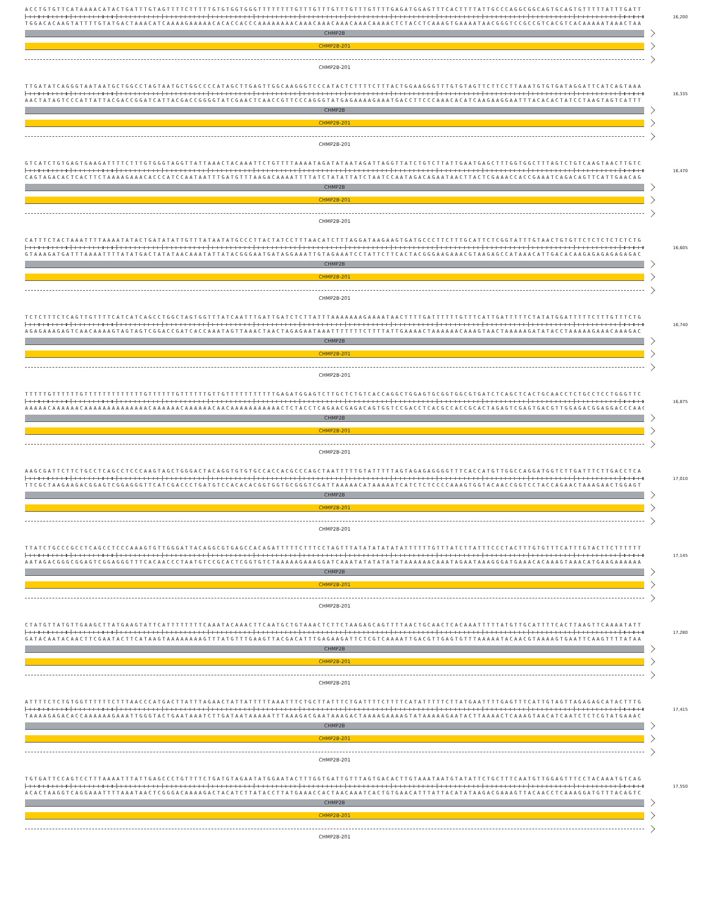ACCTGTGTTCATAAAACATACTGATTTGTAGTTTTCTTTTTGTGTGGTGGGTTTTTTTTGTTTGTTTGTTTGTTTGTTTTGAGATGGAGTTTCACTTTTATTGCCCAGGCGGCAGTGCAGTGTTTTTATTTGATT
TGGACACAAGTATTTTGTATGACTAAACATCAAAAGAAAAACACACCACCCAAAAAAAACAAACAAACAAACAAACAAAACTCTACCTCAAAGTGAAAATAACGGGTCCGCCGTCACGTCACAAAAATAAACTAA
CHMP2B
CHMP2B-201
CHMP2B-201
16,200
TTGATATCAGGGTAATAATGCTGGCCTAGTAATGCTGGCCCCATAGCTTGAGTTGGCAAGGGTCCCATACTCTTTTCTTTACTGGAAGGGTTTGTGTAGTTCTTCCTTAAATGTGTGATAGGATTCATCAGTAAA
AACTATAGTCCCATTATTACGACCGGATCATTACGACCGGGGTATCGAACTCAACCGTTCCCAGGGTATGAGAAAAGAAATGACCTTCCCAAACACATCAAGAAGGAATTTACACACTATCCTAAGTAGTCATTT
CHMP2B
CHMP2B-201
CHMP2B-201
16,335
GTCATCTGTGAGTGAAGATTTTCTTTGTGGGTAGGTTATTAAACTACAAATTCTGTTTTAAAATAGATATAATAGATTAGGTTATCTGTCTTATTGAATGAGCTTTGGTGGCTTTAGTCTGTCAAGTAACTTGTC
CAGTAGACACTCACTTCTAAAAGAAACACCCATCCAATAATTTGATGTTTAAGACAAAATTTTATCTATATTATCTAATCCAATAGACAGAATAACTTACTCGAAACCACCGAAATCAGACAGTTCATTGAACAG
CHMP2B
CHMP2B-201
CHMP2B-201
16,470
CATTTCTACTAAATTTTAAAATATACTGATATATTGTTTATAATATGCCCTTACTATCCTTTAACATCTTTAGGATAAGAAGTGATGCCCTTCTTTGCATTCTCGGTATTTGTAACTGTGTTCTCTCTCTCTCTG
GTAAAGATGATTTAAAATTTTATATGACTATATAACAAATATTATACGGGAATGATAGGAAATTGTAGAAATCCTATTCTTCACTACGGGAAGAAACGTAAGAGCCATAAACATTGACACAAGAGAGAGAGAGAC
CHMP2B
CHMP2B-201
CHMP2B-201
16,605
TCTCTTTCTCAGTTGTTTTCATCATCAGCCTGGCTAGTGGTTTATCAATTTGATTGATCTCTTATTTAAAAAAAGAAAATAACTTTTGATTTTTTGTTTCATTGATTTTTCTATATGGATTTTTCTTTGTTTCTG
AGAGAAAGAGTCAACAAAAGTAGTAGTCGGACCGATCACCAAATAGTTAAACTAACTAGAGAATAAATTTTTTTCTTTTATTGAAAACTAAAAAACAAAGTAACTAAAAAGATATACCTAAAAAGAAACAAAGAC
CHMP2B
CHMP2B-201
CHMP2B-201
16,740
TTTTTGTTTTTTGTTTTTTTTTTTTTGTTTTTTGTTTTTTGTTGTTTTTTTTTTTGAGATGGAGTCTTGCTCTGTCACCAGGCTGGAGTGCGGTGGCGTGATCTCAGCTCACTGCAACCTCTGCCTCCTGGGTTC
AAAAACAAAAAACAAAAAAAAAAAAAACAAAAAACAAAAAACAACAAAAAAAAAAACTCTACCTCAGAACGAGACAGTGGTCCGACCTCACGCCACCGCACTAGAGTCGAGTGACGTTGGAGACGGAGGACCCAAG
CHMP2B
CHMP2B-201
CHMP2B-201
16,875
AAGCGATTCTTCTGCCTCAGCCTCCCAAGTAGCTGGGACTACAGGTGTGTGCCACCACGCCCAGCTAATTTTTGTATTTTTAGTAGAGAGGGGTTTCACCATGTTGGCCAGGATGGTCTTGATTTCTTGACCTCA
TTCGCTAAGAAGACGGAGTCGGAGGGTTCATCGACCCTGATGTCCACACACGGTGGTGCGGGTCGATTAAAAACATAAAAATCATCTCTCCCCAAAGTGGTACAACCGGTCCTACCAGAACTAAAGAACTGGAGT
CHMP2B
CHMP2B-201
CHMP2B-201
17,010
TTATCTGCCCGCCTCAGCCTCCCAAAGTGTTGGGATTACAGGCGTGAGCCACAGATTTTTCTTTCCTAGTTTATATATATATATTTTTTGTTTATCTTATTTCCCTACTTTGTGTTTCATTTGTACTTCTTTTTT
AATAGACGGGCGGAGTCGGAGGGTTTCACAACCCTAATGTCCGCACTCGGTGTCTAAAAAGAAAGGATCAAATATATATATATAAAAAACAAATAGAATAAAGGGATGAAACACAAAGTAAACATGAAGAAAAAA
CHMP2B
CHMP2B-201
CHMP2B-201
17,145
CTATGTTATGTTGAAGCTTATGAAGTATTCATTTTTTTTCAAATACAAACTTCAATGCTGTAAACTCTTCTAAGAGCAGTTTTAACTGCAACTCACAAATTTTTATGTTGCATTTTCACTTAAGTTCAAAATATT
GATACAATACAACTTCGAATACTTCATAAGTAAAAAAAAGTTTATGTTTGAAGTTACGACATTTGAGAAGATTCTCGTCAAAATTGACGTTGAGTGTTTAAAAATACAACGTAAAAGTGAATTCAAGTTTTATAA
CHMP2B
CHMP2B-201
CHMP2B-201
17,280
ATTTTCTCTGTGGTTTTTTCTTTAACCCATGACTTATTTAGAACTATTATTTTTAAATTTCTGCTTATTTCTGATTTTCTTTTCATATTTTTCTTATGAATTTTGAGTTTCATTGTAGTTAGAGAGCATACTTTG
TAAAAGAGACACCAAAAAAGAAATTGGGTACTGAATAAATCTTGATAATAAAAATTTAAAGACGAATAAAGACTAAAAGAAAAGTATAAAAAGAATACTTAAAACTCAAAGTAACATCAATCTCTCGTATGAAAC
CHMP2B
CHMP2B-201
CHMP2B-201
17,415
TGTGATTCCAGTCCTTTAAAATTTATTGAGCCCTGTTTTCTGATGTAGAATATGGAATACTTTGGTGATTGTTTAGTGACACTTGTAAATAATGTATATTCTGCTTTCAATGTTGGAGTTTCCTACAAATGTCAG
ACACTAAGGTCAGGAAATTTTAAATAACTCGGGACAAAAGACTACATCTTATACCTTATGAAACCACTAACAAATCACTGTGAACATTTATTACATATAAGACGAAAGTTACAACCTCAAAGGATGTTTACAGTC
CHMP2B
CHMP2B-201
CHMP2B-201
17,550